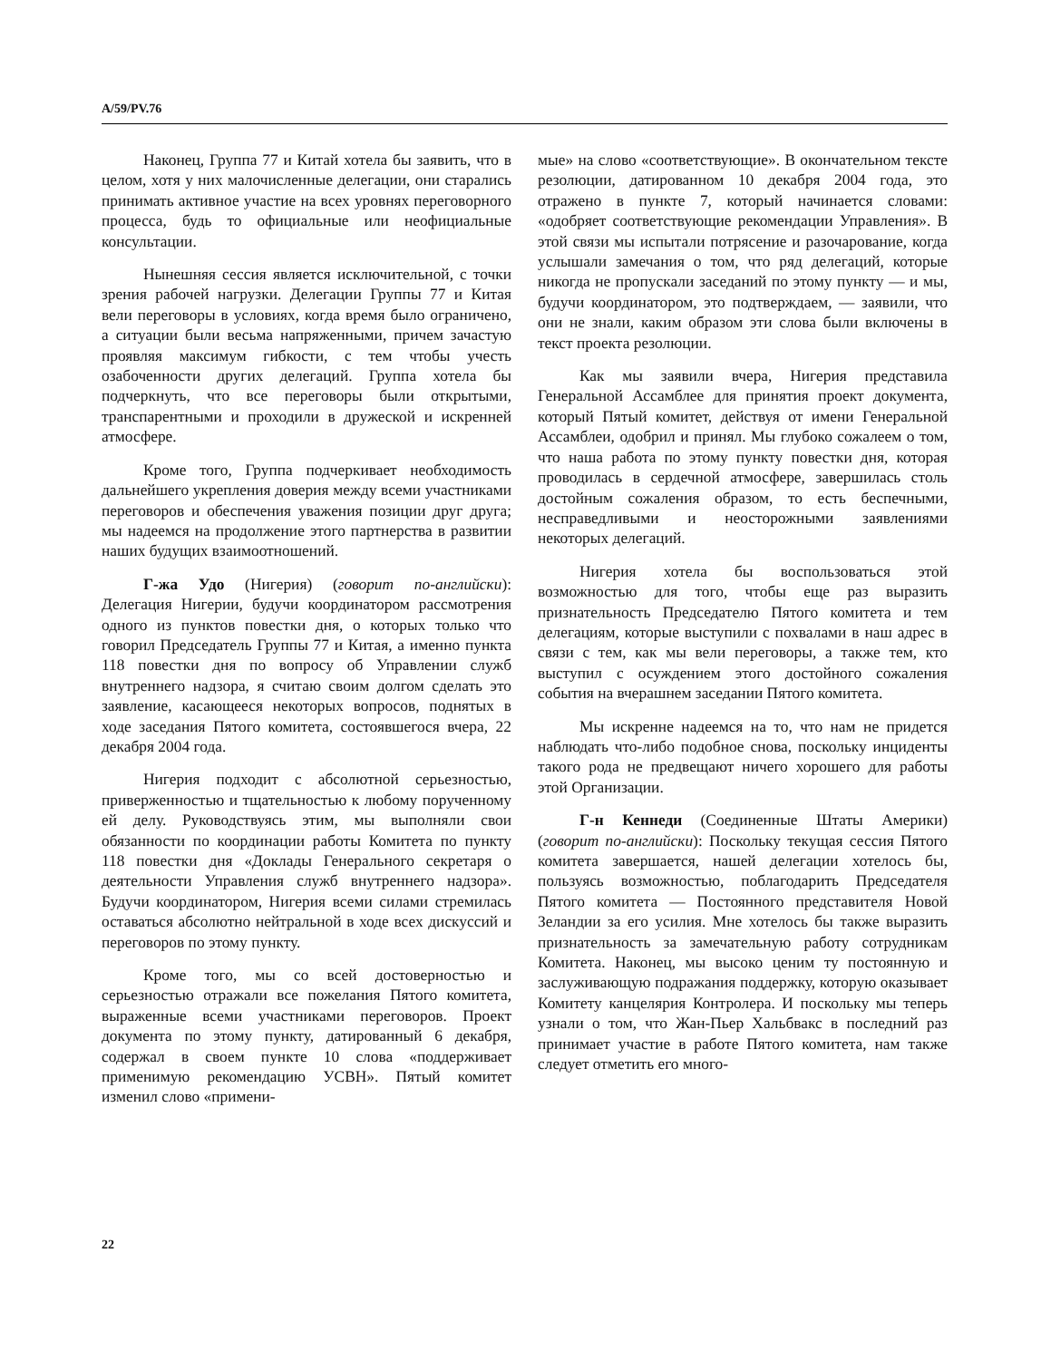A/59/PV.76
Наконец, Группа 77 и Китай хотела бы заявить, что в целом, хотя у них малочисленные делегации, они старались принимать активное участие на всех уровнях переговорного процесса, будь то официальные или неофициальные консультации.
Нынешняя сессия является исключительной, с точки зрения рабочей нагрузки. Делегации Группы 77 и Китая вели переговоры в условиях, когда время было ограничено, а ситуации были весьма напряженными, причем зачастую проявляя максимум гибкости, с тем чтобы учесть озабоченности других делегаций. Группа хотела бы подчеркнуть, что все переговоры были открытыми, транспарентными и проходили в дружеской и искренней атмосфере.
Кроме того, Группа подчеркивает необходимость дальнейшего укрепления доверия между всеми участниками переговоров и обеспечения уважения позиции друг друга; мы надеемся на продолжение этого партнерства в развитии наших будущих взаимоотношений.
Г-жа Удо (Нигерия) (говорит по-английски): Делегация Нигерии, будучи координатором рассмотрения одного из пунктов повестки дня, о которых только что говорил Председатель Группы 77 и Китая, а именно пункта 118 повестки дня по вопросу об Управлении служб внутреннего надзора, я считаю своим долгом сделать это заявление, касающееся некоторых вопросов, поднятых в ходе заседания Пятого комитета, состоявшегося вчера, 22 декабря 2004 года.
Нигерия подходит с абсолютной серьезностью, приверженностью и тщательностью к любому порученному ей делу. Руководствуясь этим, мы выполняли свои обязанности по координации работы Комитета по пункту 118 повестки дня «Доклады Генерального секретаря о деятельности Управления служб внутреннего надзора». Будучи координатором, Нигерия всеми силами стремилась оставаться абсолютно нейтральной в ходе всех дискуссий и переговоров по этому пункту.
Кроме того, мы со всей достоверностью и серьезностью отражали все пожелания Пятого комитета, выраженные всеми участниками переговоров. Проект документа по этому пункту, датированный 6 декабря, содержал в своем пункте 10 слова «поддерживает применимую рекомендацию УСВН». Пятый комитет изменил слово «примени-
мые» на слово «соответствующие». В окончательном тексте резолюции, датированном 10 декабря 2004 года, это отражено в пункте 7, который начинается словами: «одобряет соответствующие рекомендации Управления». В этой связи мы испытали потрясение и разочарование, когда услышали замечания о том, что ряд делегаций, которые никогда не пропускали заседаний по этому пункту — и мы, будучи координатором, это подтверждаем, — заявили, что они не знали, каким образом эти слова были включены в текст проекта резолюции.
Как мы заявили вчера, Нигерия представила Генеральной Ассамблее для принятия проект документа, который Пятый комитет, действуя от имени Генеральной Ассамблеи, одобрил и принял. Мы глубоко сожалеем о том, что наша работа по этому пункту повестки дня, которая проводилась в сердечной атмосфере, завершилась столь достойным сожаления образом, то есть беспечными, несправедливыми и неосторожными заявлениями некоторых делегаций.
Нигерия хотела бы воспользоваться этой возможностью для того, чтобы еще раз выразить признательность Председателю Пятого комитета и тем делегациям, которые выступили с похвалами в наш адрес в связи с тем, как мы вели переговоры, а также тем, кто выступил с осуждением этого достойного сожаления события на вчерашнем заседании Пятого комитета.
Мы искренне надеемся на то, что нам не придется наблюдать что-либо подобное снова, поскольку инциденты такого рода не предвещают ничего хорошего для работы этой Организации.
Г-н Кеннеди (Соединенные Штаты Америки) (говорит по-английски): Поскольку текущая сессия Пятого комитета завершается, нашей делегации хотелось бы, пользуясь возможностью, поблагодарить Председателя Пятого комитета — Постоянного представителя Новой Зеландии за его усилия. Мне хотелось бы также выразить признательность за замечательную работу сотрудникам Комитета. Наконец, мы высоко ценим ту постоянную и заслуживающую подражания поддержку, которую оказывает Комитету канцелярия Контролера. И поскольку мы теперь узнали о том, что Жан-Пьер Хальбвакс в последний раз принимает участие в работе Пятого комитета, нам также следует отметить его много-
22